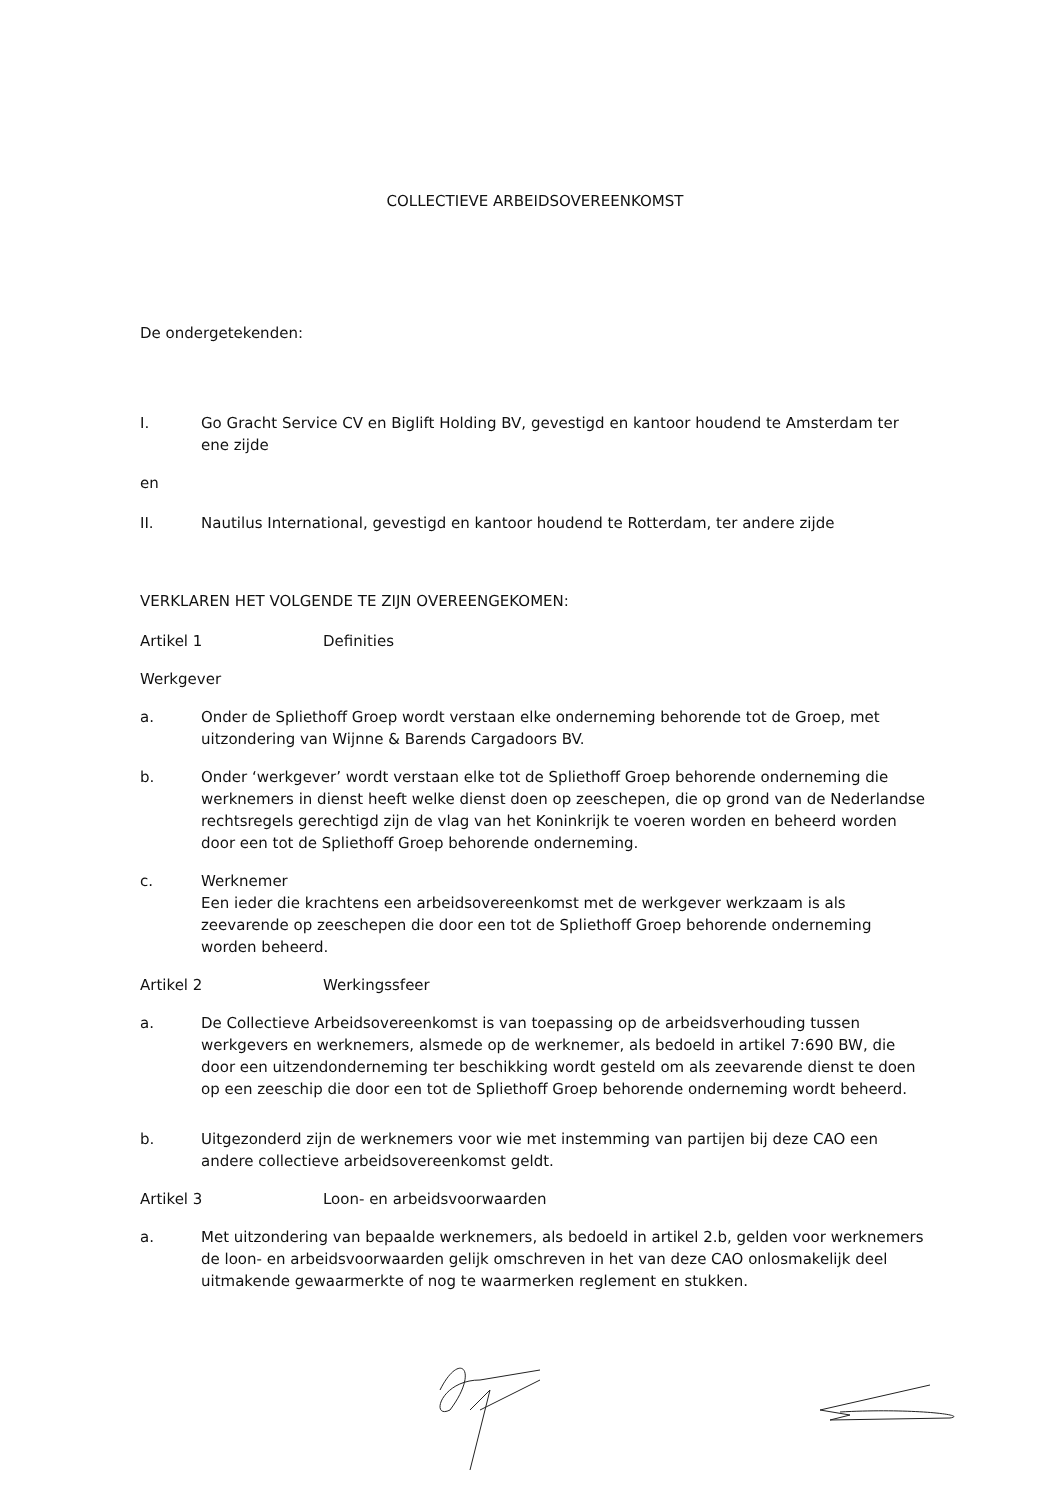COLLECTIEVE ARBEIDSOVEREENKOMST
De ondergetekenden:
I. Go Gracht Service CV en Biglift Holding BV, gevestigd en kantoor houdend te Amsterdam ter ene zijde
en
II. Nautilus International, gevestigd en kantoor houdend te Rotterdam, ter andere zijde
VERKLAREN HET VOLGENDE TE ZIJN OVEREENGEKOMEN:
Artikel 1 Definities
Werkgever
a. Onder de Spliethoff Groep wordt verstaan elke onderneming behorende tot de Groep, met uitzondering van Wijnne & Barends Cargadoors BV.
b. Onder ‘werkgever’ wordt verstaan elke tot de Spliethoff Groep behorende onderneming die werknemers in dienst heeft welke dienst doen op zeeschepen, die op grond van de Nederlandse rechtsregels gerechtigd zijn de vlag van het Koninkrijk te voeren worden en beheerd worden door een tot de Spliethoff Groep behorende onderneming.
c. Werknemer
Een ieder die krachtens een arbeidsovereenkomst met de werkgever werkzaam is als zeevarende op zeeschepen die door een tot de Spliethoff Groep behorende onderneming worden beheerd.
Artikel 2 Werkingssfeer
a. De Collectieve Arbeidsovereenkomst is van toepassing op de arbeidsverhouding tussen werkgevers en werknemers, alsmede op de werknemer, als bedoeld in artikel 7:690 BW, die door een uitzendonderneming ter beschikking wordt gesteld om als zeevarende dienst te doen op een zeeschip die door een tot de Spliethoff Groep behorende onderneming wordt beheerd.
b. Uitgezonderd zijn de werknemers voor wie met instemming van partijen bij deze CAO een andere collectieve arbeidsovereenkomst geldt.
Artikel 3 Loon- en arbeidsvoorwaarden
a. Met uitzondering van bepaalde werknemers, als bedoeld in artikel 2.b, gelden voor werknemers de loon- en arbeidsvoorwaarden gelijk omschreven in het van deze CAO onlosmakelijk deel uitmakende gewaarmerkte of nog te waarmerken reglement en stukken.